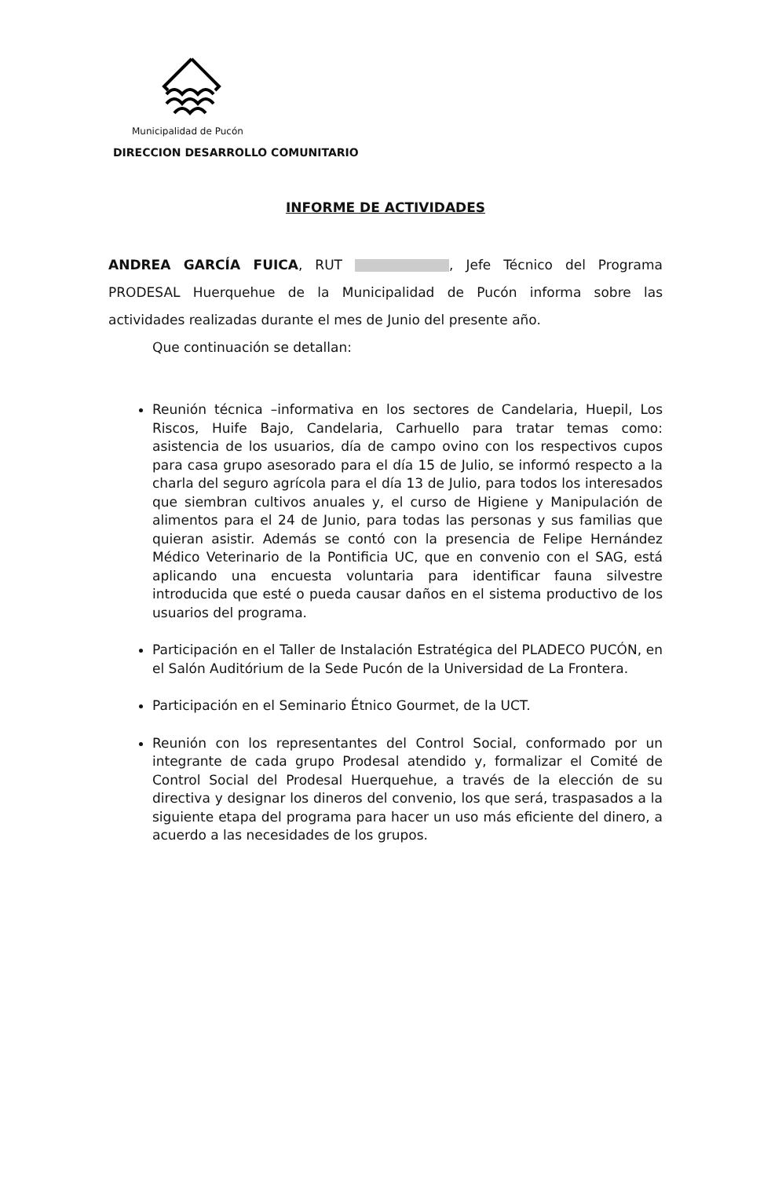Municipalidad de Pucón
DIRECCION DESARROLLO COMUNITARIO
INFORME DE ACTIVIDADES
ANDREA GARCÍA FUICA, RUT , Jefe Técnico del Programa PRODESAL Huerquehue de la Municipalidad de Pucón informa sobre las actividades realizadas durante el mes de Junio del presente año.
Que continuación se detallan:
Reunión técnica –informativa en los sectores de Candelaria, Huepil, Los Riscos, Huife Bajo, Candelaria, Carhuello para tratar temas como: asistencia de los usuarios, día de campo ovino con los respectivos cupos para casa grupo asesorado para el día 15 de Julio, se informó respecto a la charla del seguro agrícola para el día 13 de Julio, para todos los interesados que siembran cultivos anuales y, el curso de Higiene y Manipulación de alimentos para el 24 de Junio, para todas las personas y sus familias que quieran asistir. Además se contó con la presencia de Felipe Hernández Médico Veterinario de la Pontificia UC, que en convenio con el SAG, está aplicando una encuesta voluntaria para identificar fauna silvestre introducida que esté o pueda causar daños en el sistema productivo de los usuarios del programa.
Participación en el Taller de Instalación Estratégica del PLADECO PUCÓN, en el Salón Auditórium de la Sede Pucón de la Universidad de La Frontera.
Participación en el Seminario Étnico Gourmet, de la UCT.
Reunión con los representantes del Control Social, conformado por un integrante de cada grupo Prodesal atendido y, formalizar el Comité de Control Social del Prodesal Huerquehue, a través de la elección de su directiva y designar los dineros del convenio, los que será, traspasados a la siguiente etapa del programa para hacer un uso más eficiente del dinero, a acuerdo a las necesidades de los grupos.